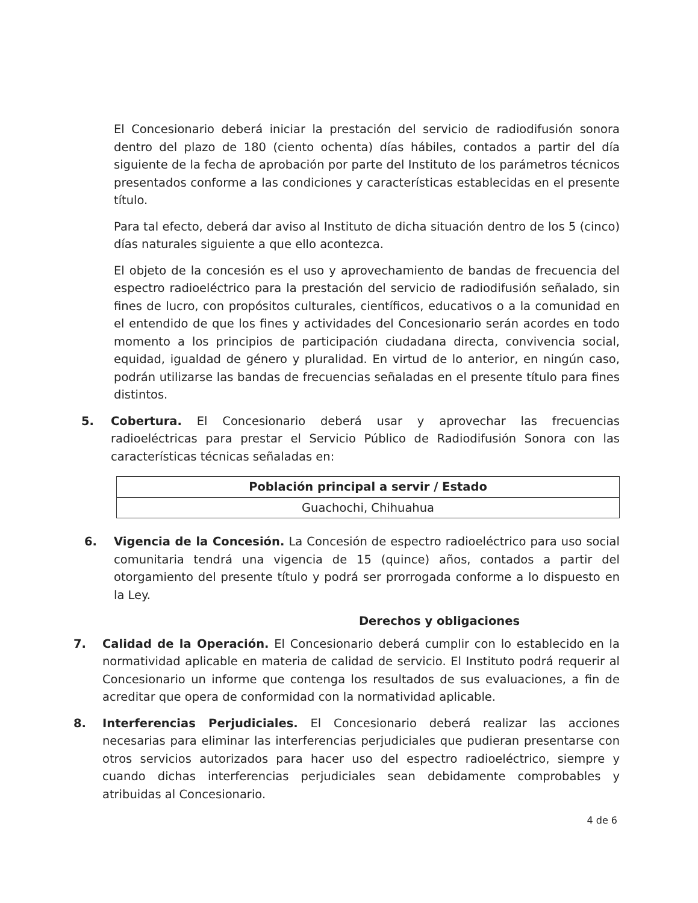El Concesionario deberá iniciar la prestación del servicio de radiodifusión sonora dentro del plazo de 180 (ciento ochenta) días hábiles, contados a partir del día siguiente de la fecha de aprobación por parte del Instituto de los parámetros técnicos presentados conforme a las condiciones y características establecidas en el presente título.
Para tal efecto, deberá dar aviso al Instituto de dicha situación dentro de los 5 (cinco) días naturales siguiente a que ello acontezca.
El objeto de la concesión es el uso y aprovechamiento de bandas de frecuencia del espectro radioeléctrico para la prestación del servicio de radiodifusión señalado, sin fines de lucro, con propósitos culturales, científicos, educativos o a la comunidad en el entendido de que los fines y actividades del Concesionario serán acordes en todo momento a los principios de participación ciudadana directa, convivencia social, equidad, igualdad de género y pluralidad. En virtud de lo anterior, en ningún caso, podrán utilizarse las bandas de frecuencias señaladas en el presente título para fines distintos.
5. Cobertura. El Concesionario deberá usar y aprovechar las frecuencias radioeléctricas para prestar el Servicio Público de Radiodifusión Sonora con las características técnicas señaladas en:
| Población principal a servir / Estado |
| --- |
| Guachochi, Chihuahua |
6. Vigencia de la Concesión. La Concesión de espectro radioeléctrico para uso social comunitaria tendrá una vigencia de 15 (quince) años, contados a partir del otorgamiento del presente título y podrá ser prorrogada conforme a lo dispuesto en la Ley.
Derechos y obligaciones
7. Calidad de la Operación. El Concesionario deberá cumplir con lo establecido en la normatividad aplicable en materia de calidad de servicio. El Instituto podrá requerir al Concesionario un informe que contenga los resultados de sus evaluaciones, a fin de acreditar que opera de conformidad con la normatividad aplicable.
8. Interferencias Perjudiciales. El Concesionario deberá realizar las acciones necesarias para eliminar las interferencias perjudiciales que pudieran presentarse con otros servicios autorizados para hacer uso del espectro radioeléctrico, siempre y cuando dichas interferencias perjudiciales sean debidamente comprobables y atribuidas al Concesionario.
4 de 6